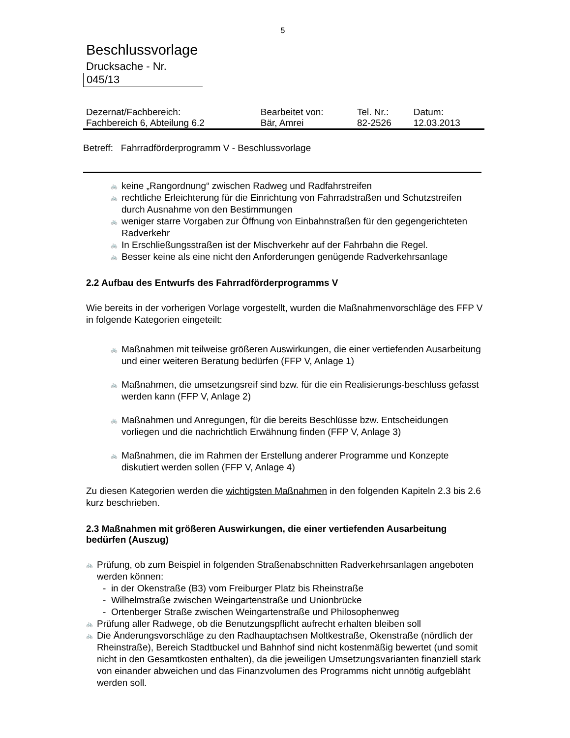5
Beschlussvorlage
Drucksache - Nr.
045/13
| Dezernat/Fachbereich: | Bearbeitet von: | Tel. Nr.: | Datum: |
| Fachbereich 6, Abteilung 6.2 | Bär, Amrei | 82-2526 | 12.03.2013 |
Betreff: Fahrradförderprogramm V - Beschlussvorlage
🚲 keine „Rangordnung“ zwischen Radweg und Radfahrstreifen
🚲 rechtliche Erleichterung für die Einrichtung von Fahrradstraßen und Schutzstreifen durch Ausnahme von den Bestimmungen
🚲 weniger starre Vorgaben zur Öffnung von Einbahnstraßen für den gegengerichteten Radverkehr
🚲 In Erschließungsstraßen ist der Mischverkehr auf der Fahrbahn die Regel.
🚲 Besser keine als eine nicht den Anforderungen genügende Radverkehrsanlage
2.2 Aufbau des Entwurfs des Fahrradförderprogramms V
Wie bereits in der vorherigen Vorlage vorgestellt, wurden die Maßnahmenvorschläge des FFP V in folgende Kategorien eingeteilt:
🚲 Maßnahmen mit teilweise größeren Auswirkungen, die einer vertiefenden Ausarbeitung und einer weiteren Beratung bedürfen (FFP V, Anlage 1)
🚲 Maßnahmen, die umsetzungsreif sind bzw. für die ein Realisierungs-beschluss gefasst werden kann (FFP V, Anlage 2)
🚲 Maßnahmen und Anregungen, für die bereits Beschlüsse bzw. Entscheidungen vorliegen und die nachrichtlich Erwähnung finden (FFP V, Anlage 3)
🚲 Maßnahmen, die im Rahmen der Erstellung anderer Programme und Konzepte diskutiert werden sollen (FFP V, Anlage 4)
Zu diesen Kategorien werden die wichtigsten Maßnahmen in den folgenden Kapiteln 2.3 bis 2.6 kurz beschrieben.
2.3 Maßnahmen mit größeren Auswirkungen, die einer vertiefenden Ausarbeitung bedürfen (Auszug)
🚲 Prüfung, ob zum Beispiel in folgenden Straßenabschnitten Radverkehrsanlagen angeboten werden können:
- in der Okenstraße (B3) vom Freiburger Platz bis Rheinstraße
- Wilhelmstraße zwischen Weingartenstraße und Unionbrücke
- Ortenberger Straße zwischen Weingartenstraße und Philosophenweg
🚲 Prüfung aller Radwege, ob die Benutzungspflicht aufrecht erhalten bleiben soll
🚲 Die Änderungsvorschläge zu den Radhauptachsen Moltkestraße, Okenstraße (nördlich der Rheinstraße), Bereich Stadtbuckel und Bahnhof sind nicht kostenmäßig bewertet (und somit nicht in den Gesamtkosten enthalten), da die jeweiligen Umsetzungsvarianten finanziell stark von einander abweichen und das Finanzvolumen des Programms nicht unnötig aufgebläht werden soll.